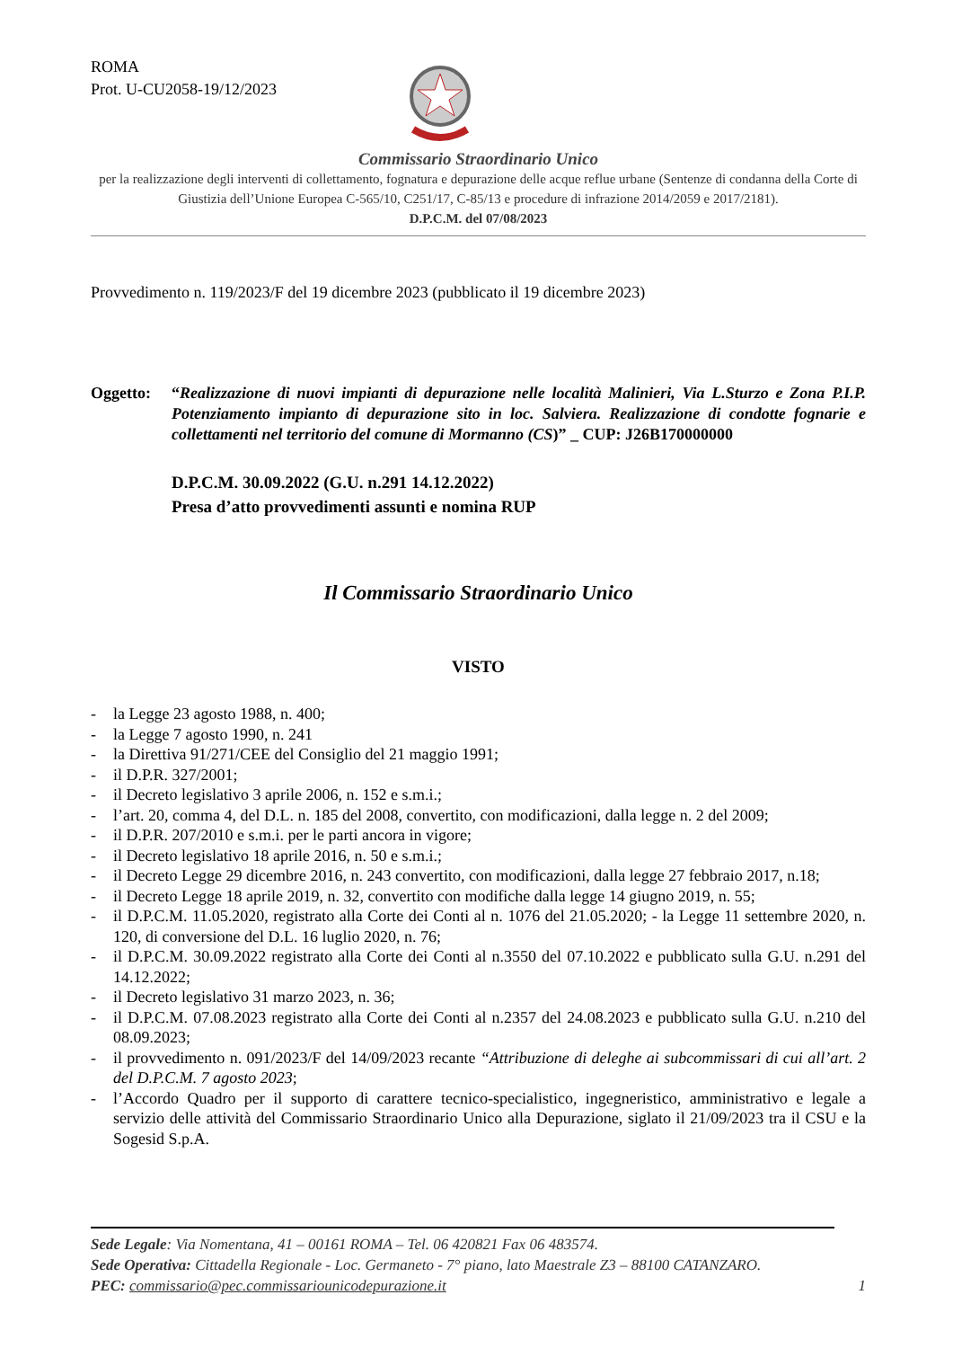ROMA
Prot. U-CU2058-19/12/2023
Commissario Straordinario Unico
per la realizzazione degli interventi di collettamento, fognatura e depurazione delle acque reflue urbane (Sentenze di condanna della Corte di Giustizia dell’Unione Europea C-565/10, C251/17, C-85/13 e procedure di infrazione 2014/2059 e 2017/2181).
D.P.C.M. del 07/08/2023
Provvedimento n. 119/2023/F del 19 dicembre 2023 (pubblicato il 19 dicembre 2023)
Oggetto: “Realizzazione di nuovi impianti di depurazione nelle località Malinieri, Via L.Sturzo e Zona P.I.P. Potenziamento impianto di depurazione sito in loc. Salviera. Realizzazione di condotte fognarie e collettamenti nel territorio del comune di Mormanno (CS)” _ CUP: J26B170000000
D.P.C.M. 30.09.2022 (G.U. n.291 14.12.2022)
Presa d’atto provvedimenti assunti e nomina RUP
Il Commissario Straordinario Unico
VISTO
- la Legge 23 agosto 1988, n. 400;
- la Legge 7 agosto 1990, n. 241
- la Direttiva 91/271/CEE del Consiglio del 21 maggio 1991;
- il D.P.R. 327/2001;
- il Decreto legislativo 3 aprile 2006, n. 152 e s.m.i.;
- l’art. 20, comma 4, del D.L. n. 185 del 2008, convertito, con modificazioni, dalla legge n. 2 del 2009;
- il D.P.R. 207/2010 e s.m.i. per le parti ancora in vigore;
- il Decreto legislativo 18 aprile 2016, n. 50 e s.m.i.;
- il Decreto Legge 29 dicembre 2016, n. 243 convertito, con modificazioni, dalla legge 27 febbraio 2017, n.18;
- il Decreto Legge 18 aprile 2019, n. 32, convertito con modifiche dalla legge 14 giugno 2019, n. 55;
- il D.P.C.M. 11.05.2020, registrato alla Corte dei Conti al n. 1076 del 21.05.2020; - la Legge 11 settembre 2020, n. 120, di conversione del D.L. 16 luglio 2020, n. 76;
- il D.P.C.M. 30.09.2022 registrato alla Corte dei Conti al n.3550 del 07.10.2022 e pubblicato sulla G.U. n.291 del 14.12.2022;
- il Decreto legislativo 31 marzo 2023, n. 36;
- il D.P.C.M. 07.08.2023 registrato alla Corte dei Conti al n.2357 del 24.08.2023 e pubblicato sulla G.U. n.210 del 08.09.2023;
- il provvedimento n. 091/2023/F del 14/09/2023 recante “Attribuzione di deleghe ai subcommissari di cui all’art. 2 del D.P.C.M. 7 agosto 2023;
- l’Accordo Quadro per il supporto di carattere tecnico-specialistico, ingegneristico, amministrativo e legale a servizio delle attività del Commissario Straordinario Unico alla Depurazione, siglato il 21/09/2023 tra il CSU e la Sogesid S.p.A.
Sede Legale: Via Nomentana, 41 – 00161 ROMA – Tel. 06 420821 Fax 06 483574.
Sede Operativa: Cittadella Regionale - Loc. Germaneto - 7° piano, lato Maestrale Z3 – 88100 CATANZARO.
PEC: commissario@pec.commissariounicodepurazione.it 1